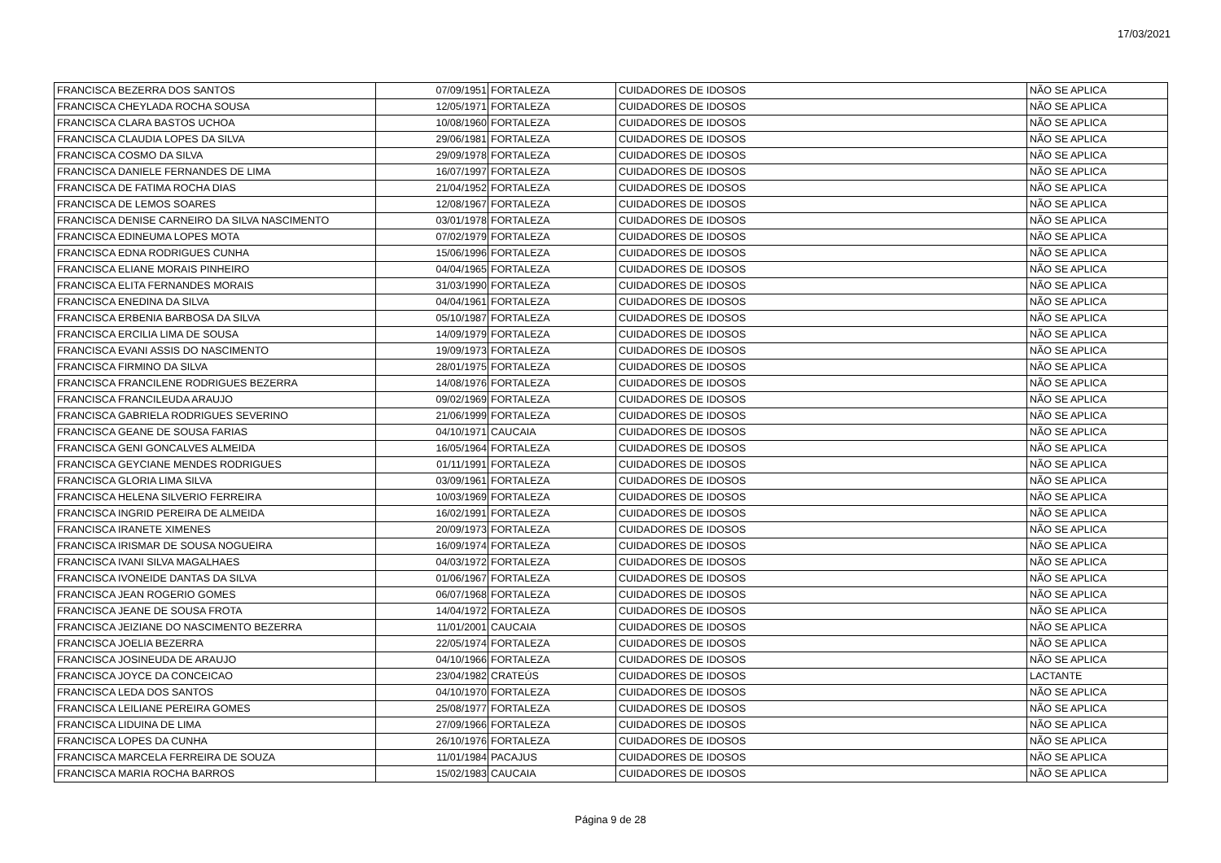17/03/2021
| FRANCISCA BEZERRA DOS SANTOS | 07/09/1951 | FORTALEZA | CUIDADORES DE IDOSOS | NÃO SE APLICA |
| FRANCISCA CHEYLADA ROCHA SOUSA | 12/05/1971 | FORTALEZA | CUIDADORES DE IDOSOS | NÃO SE APLICA |
| FRANCISCA CLARA BASTOS UCHOA | 10/08/1960 | FORTALEZA | CUIDADORES DE IDOSOS | NÃO SE APLICA |
| FRANCISCA CLAUDIA LOPES DA SILVA | 29/06/1981 | FORTALEZA | CUIDADORES DE IDOSOS | NÃO SE APLICA |
| FRANCISCA COSMO DA SILVA | 29/09/1978 | FORTALEZA | CUIDADORES DE IDOSOS | NÃO SE APLICA |
| FRANCISCA DANIELE FERNANDES DE LIMA | 16/07/1997 | FORTALEZA | CUIDADORES DE IDOSOS | NÃO SE APLICA |
| FRANCISCA DE FATIMA ROCHA DIAS | 21/04/1952 | FORTALEZA | CUIDADORES DE IDOSOS | NÃO SE APLICA |
| FRANCISCA DE LEMOS SOARES | 12/08/1967 | FORTALEZA | CUIDADORES DE IDOSOS | NÃO SE APLICA |
| FRANCISCA DENISE CARNEIRO DA SILVA NASCIMENTO | 03/01/1978 | FORTALEZA | CUIDADORES DE IDOSOS | NÃO SE APLICA |
| FRANCISCA EDINEUMA LOPES MOTA | 07/02/1979 | FORTALEZA | CUIDADORES DE IDOSOS | NÃO SE APLICA |
| FRANCISCA EDNA RODRIGUES CUNHA | 15/06/1996 | FORTALEZA | CUIDADORES DE IDOSOS | NÃO SE APLICA |
| FRANCISCA ELIANE MORAIS PINHEIRO | 04/04/1965 | FORTALEZA | CUIDADORES DE IDOSOS | NÃO SE APLICA |
| FRANCISCA ELITA FERNANDES MORAIS | 31/03/1990 | FORTALEZA | CUIDADORES DE IDOSOS | NÃO SE APLICA |
| FRANCISCA ENEDINA DA SILVA | 04/04/1961 | FORTALEZA | CUIDADORES DE IDOSOS | NÃO SE APLICA |
| FRANCISCA ERBENIA BARBOSA DA SILVA | 05/10/1987 | FORTALEZA | CUIDADORES DE IDOSOS | NÃO SE APLICA |
| FRANCISCA ERCILIA LIMA DE SOUSA | 14/09/1979 | FORTALEZA | CUIDADORES DE IDOSOS | NÃO SE APLICA |
| FRANCISCA EVANI ASSIS DO NASCIMENTO | 19/09/1973 | FORTALEZA | CUIDADORES DE IDOSOS | NÃO SE APLICA |
| FRANCISCA FIRMINO DA SILVA | 28/01/1975 | FORTALEZA | CUIDADORES DE IDOSOS | NÃO SE APLICA |
| FRANCISCA FRANCILENE RODRIGUES BEZERRA | 14/08/1976 | FORTALEZA | CUIDADORES DE IDOSOS | NÃO SE APLICA |
| FRANCISCA FRANCILEUDA ARAUJO | 09/02/1969 | FORTALEZA | CUIDADORES DE IDOSOS | NÃO SE APLICA |
| FRANCISCA GABRIELA RODRIGUES SEVERINO | 21/06/1999 | FORTALEZA | CUIDADORES DE IDOSOS | NÃO SE APLICA |
| FRANCISCA GEANE DE SOUSA FARIAS | 04/10/1971 | CAUCAIA | CUIDADORES DE IDOSOS | NÃO SE APLICA |
| FRANCISCA GENI GONCALVES ALMEIDA | 16/05/1964 | FORTALEZA | CUIDADORES DE IDOSOS | NÃO SE APLICA |
| FRANCISCA GEYCIANE MENDES RODRIGUES | 01/11/1991 | FORTALEZA | CUIDADORES DE IDOSOS | NÃO SE APLICA |
| FRANCISCA GLORIA LIMA SILVA | 03/09/1961 | FORTALEZA | CUIDADORES DE IDOSOS | NÃO SE APLICA |
| FRANCISCA HELENA SILVERIO FERREIRA | 10/03/1969 | FORTALEZA | CUIDADORES DE IDOSOS | NÃO SE APLICA |
| FRANCISCA INGRID PEREIRA DE ALMEIDA | 16/02/1991 | FORTALEZA | CUIDADORES DE IDOSOS | NÃO SE APLICA |
| FRANCISCA IRANETE XIMENES | 20/09/1973 | FORTALEZA | CUIDADORES DE IDOSOS | NÃO SE APLICA |
| FRANCISCA IRISMAR DE SOUSA NOGUEIRA | 16/09/1974 | FORTALEZA | CUIDADORES DE IDOSOS | NÃO SE APLICA |
| FRANCISCA IVANI SILVA MAGALHAES | 04/03/1972 | FORTALEZA | CUIDADORES DE IDOSOS | NÃO SE APLICA |
| FRANCISCA IVONEIDE DANTAS DA SILVA | 01/06/1967 | FORTALEZA | CUIDADORES DE IDOSOS | NÃO SE APLICA |
| FRANCISCA JEAN ROGERIO GOMES | 06/07/1968 | FORTALEZA | CUIDADORES DE IDOSOS | NÃO SE APLICA |
| FRANCISCA JEANE DE SOUSA FROTA | 14/04/1972 | FORTALEZA | CUIDADORES DE IDOSOS | NÃO SE APLICA |
| FRANCISCA JEIZIANE DO NASCIMENTO BEZERRA | 11/01/2001 | CAUCAIA | CUIDADORES DE IDOSOS | NÃO SE APLICA |
| FRANCISCA JOELIA BEZERRA | 22/05/1974 | FORTALEZA | CUIDADORES DE IDOSOS | NÃO SE APLICA |
| FRANCISCA JOSINEUDA DE ARAUJO | 04/10/1966 | FORTALEZA | CUIDADORES DE IDOSOS | NÃO SE APLICA |
| FRANCISCA JOYCE DA CONCEICAO | 23/04/1982 | CRATEÚS | CUIDADORES DE IDOSOS | LACTANTE |
| FRANCISCA LEDA DOS SANTOS | 04/10/1970 | FORTALEZA | CUIDADORES DE IDOSOS | NÃO SE APLICA |
| FRANCISCA LEILIANE PEREIRA GOMES | 25/08/1977 | FORTALEZA | CUIDADORES DE IDOSOS | NÃO SE APLICA |
| FRANCISCA LIDUINA DE LIMA | 27/09/1966 | FORTALEZA | CUIDADORES DE IDOSOS | NÃO SE APLICA |
| FRANCISCA LOPES DA CUNHA | 26/10/1976 | FORTALEZA | CUIDADORES DE IDOSOS | NÃO SE APLICA |
| FRANCISCA MARCELA FERREIRA DE SOUZA | 11/01/1984 | PACAJUS | CUIDADORES DE IDOSOS | NÃO SE APLICA |
| FRANCISCA MARIA ROCHA BARROS | 15/02/1983 | CAUCAIA | CUIDADORES DE IDOSOS | NÃO SE APLICA |
Página 9 de 28